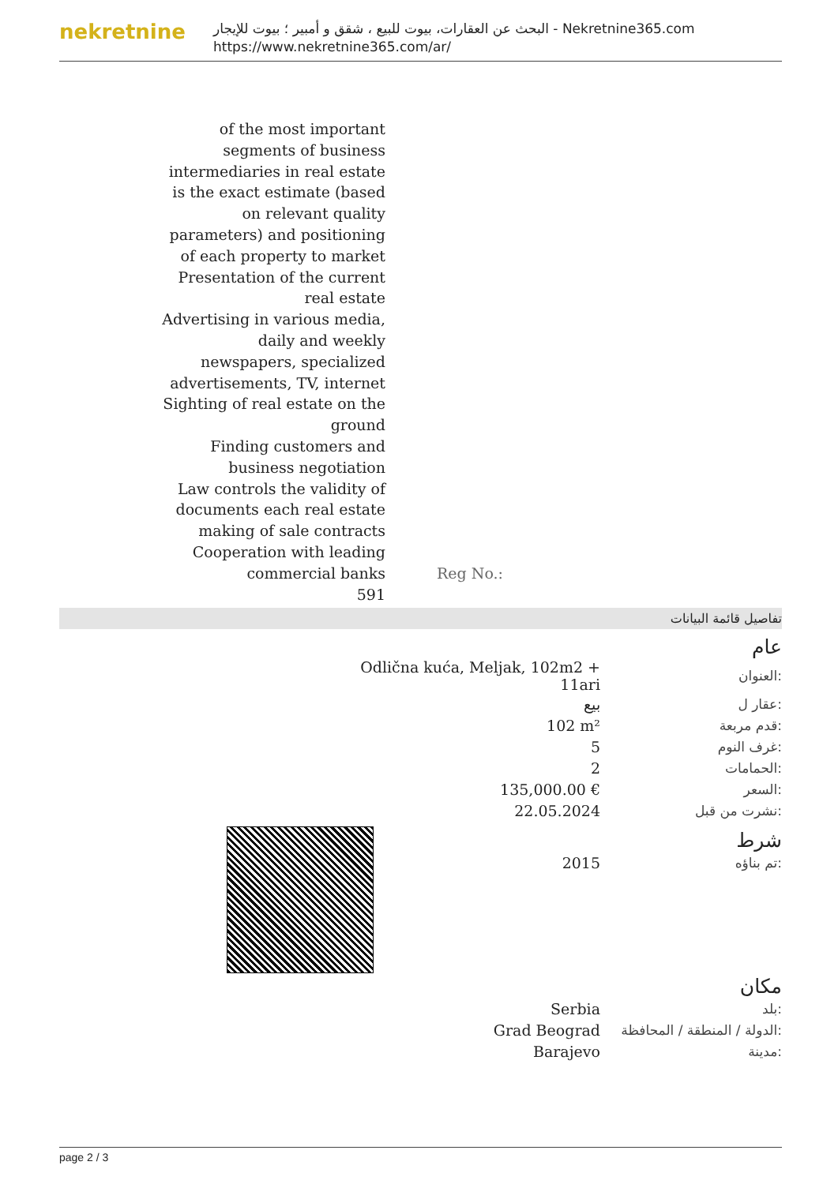nekretnine
البحث عن العقارات، بيوت للبيع ، شقق و أمبير ؛ بيوت للإيجار - Nekretnine365.com
https://www.nekretnine365.com/ar/
of the most important segments of business intermediaries in real estate is the exact estimate (based on relevant quality parameters) and positioning of each property to market
Presentation of the current real estate
Advertising in various media, daily and weekly newspapers, specialized advertisements, TV, internet
Sighting of real estate on the ground
Finding customers and business negotiation
Law controls the validity of documents each real estate making of sale contracts
Cooperation with leading commercial banks
591
Reg No.:
تفاصيل قائمة البيانات
| عام | |
| Odlična kuća, Meljak, 102m2 + 11ari | العنوان: |
| بيع | عقار ل: |
| 102 m² | قدم مربعة: |
| 5 | غرف النوم: |
| 2 | الحمامات: |
| 135,000.00 € | السعر: |
| 22.05.2024 | نشرت من قبل: |
| شرط | |
| 2015 | تم بناؤه: |
| مكان | |
| Serbia | بلد: |
| Grad Beograd | الدولة / المنطقة / المحافظة: |
| Barajevo | مدينة: |
page 2 / 3